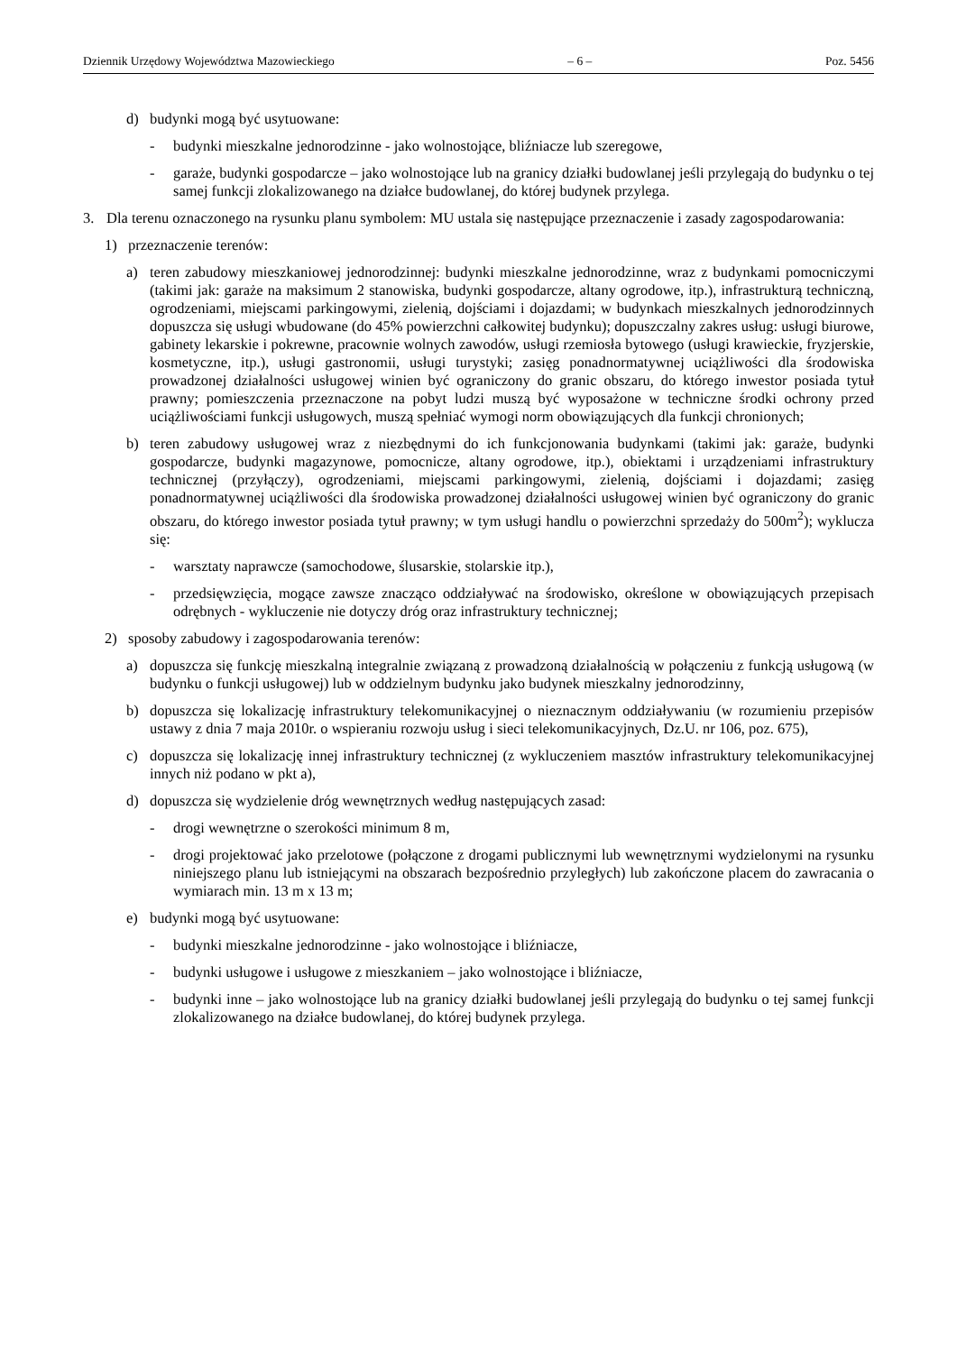Dziennik Urzędowy Województwa Mazowieckiego – 6 – Poz. 5456
d) budynki mogą być usytuowane:
- budynki mieszkalne jednorodzinne - jako wolnostojące, bliźniacze lub szeregowe,
- garaże, budynki gospodarcze – jako wolnostojące lub na granicy działki budowlanej jeśli przylegają do budynku o tej samej funkcji zlokalizowanego na działce budowlanej, do której budynek przylega.
3. Dla terenu oznaczonego na rysunku planu symbolem: MU ustala się następujące przeznaczenie i zasady zagospodarowania:
1) przeznaczenie terenów:
a) teren zabudowy mieszkaniowej jednorodzinnej: budynki mieszkalne jednorodzinne, wraz z budynkami pomocniczymi (takimi jak: garaże na maksimum 2 stanowiska, budynki gospodarcze, altany ogrodowe, itp.), infrastrukturą techniczną, ogrodzeniami, miejscami parkingowymi, zielenią, dojściami i dojazdami; w budynkach mieszkalnych jednorodzinnych dopuszcza się usługi wbudowane (do 45% powierzchni całkowitej budynku); dopuszczalny zakres usług: usługi biurowe, gabinety lekarskie i pokrewne, pracownie wolnych zawodów, usługi rzemiosła bytowego (usługi krawieckie, fryzjerskie, kosmetyczne, itp.), usługi gastronomii, usługi turystyki; zasięg ponadnormatywnej uciążliwości dla środowiska prowadzonej działalności usługowej winien być ograniczony do granic obszaru, do którego inwestor posiada tytuł prawny; pomieszczenia przeznaczone na pobyt ludzi muszą być wyposażone w techniczne środki ochrony przed uciążliwościami funkcji usługowych, muszą spełniać wymogi norm obowiązujących dla funkcji chronionych;
b) teren zabudowy usługowej wraz z niezbędnymi do ich funkcjonowania budynkami (takimi jak: garaże, budynki gospodarcze, budynki magazynowe, pomocnicze, altany ogrodowe, itp.), obiektami i urządzeniami infrastruktury technicznej (przyłączy), ogrodzeniami, miejscami parkingowymi, zielenią, dojściami i dojazdami; zasięg ponadnormatywnej uciążliwości dla środowiska prowadzonej działalności usługowej winien być ograniczony do granic obszaru, do którego inwestor posiada tytuł prawny; w tym usługi handlu o powierzchni sprzedaży do 500m<sup>2</sup>); wyklucza się:
- warsztaty naprawcze (samochodowe, ślusarskie, stolarskie itp.),
- przedsięwzięcia, mogące zawsze znacząco oddziaływać na środowisko, określone w obowiązujących przepisach odrębnych - wykluczenie nie dotyczy dróg oraz infrastruktury technicznej;
2) sposoby zabudowy i zagospodarowania terenów:
a) dopuszcza się funkcję mieszkalną integralnie związaną z prowadzoną działalnością w połączeniu z funkcją usługową (w budynku o funkcji usługowej) lub w oddzielnym budynku jako budynek mieszkalny jednorodzinny,
b) dopuszcza się lokalizację infrastruktury telekomunikacyjnej o nieznacznym oddziaływaniu (w rozumieniu przepisów ustawy z dnia 7 maja 2010r. o wspieraniu rozwoju usług i sieci telekomunikacyjnych, Dz.U. nr 106, poz. 675),
c) dopuszcza się lokalizację innej infrastruktury technicznej (z wykluczeniem masztów infrastruktury telekomunikacyjnej innych niż podano w pkt a),
d) dopuszcza się wydzielenie dróg wewnętrznych według następujących zasad:
- drogi wewnętrzne o szerokości minimum 8 m,
- drogi projektować jako przelotowe (połączone z drogami publicznymi lub wewnętrznymi wydzielonymi na rysunku niniejszego planu lub istniejącymi na obszarach bezpośrednio przyległych) lub zakończone placem do zawracania o wymiarach min. 13 m x 13 m;
e) budynki mogą być usytuowane:
- budynki mieszkalne jednorodzinne - jako wolnostojące i bliźniacze,
- budynki usługowe i usługowe z mieszkaniem – jako wolnostojące i bliźniacze,
- budynki inne – jako wolnostojące lub na granicy działki budowlanej jeśli przylegają do budynku o tej samej funkcji zlokalizowanego na działce budowlanej, do której budynek przylega.